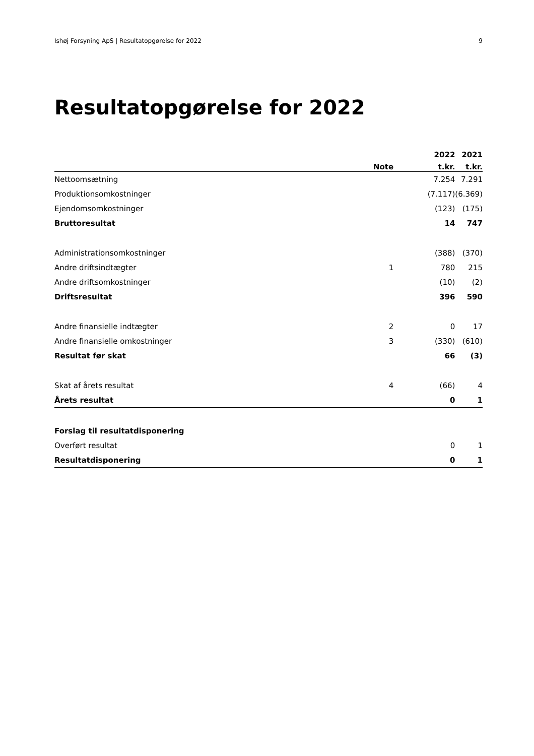Ishøj Forsyning ApS | Resultatopgørelse for 2022 9
Resultatopgørelse for 2022
| | | 2022 | 2021 |
| --- | --- | --- | --- |
| | Note | t.kr. | t.kr. |
| Nettoomsætning | | 7.254 | 7.291 |
| Produktionsomkostninger | | (7.117) | (6.369) |
| Ejendomsomkostninger | | (123) | (175) |
| Bruttoresultat | | 14 | 747 |
| Administrationsomkostninger | | (388) | (370) |
| Andre driftsindtægter | 1 | 780 | 215 |
| Andre driftsomkostninger | | (10) | (2) |
| Driftsresultat | | 396 | 590 |
| Andre finansielle indtægter | 2 | 0 | 17 |
| Andre finansielle omkostninger | 3 | (330) | (610) |
| Resultat før skat | | 66 | (3) |
| Skat af årets resultat | 4 | (66) | 4 |
| Årets resultat | | 0 | 1 |
| Forslag til resultatdisponering | | | |
| Overført resultat | | 0 | 1 |
| Resultatdisponering | | 0 | 1 |